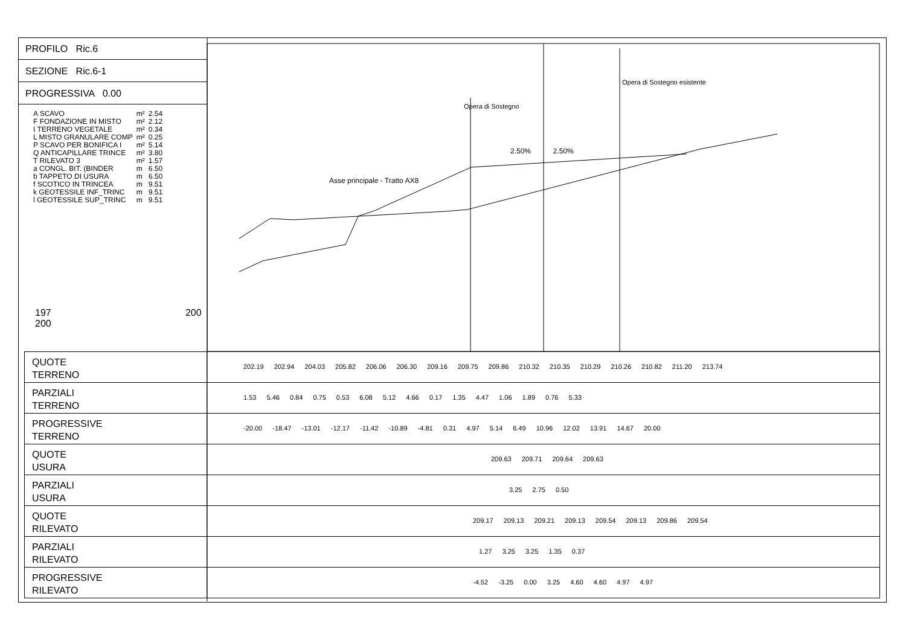PROFILO Ric.6
SEZIONE Ric.6-1
PROGRESSIVA 0.00
| A SCAVO | m² | 2.54 |
| F FONDAZIONE IN MISTO | m² | 2.12 |
| I TERRENO VEGETALE | m² | 0.34 |
| L MISTO GRANULARE COMP | m² | 0.25 |
| P SCAVO PER BONIFICA I | m² | 5.14 |
| Q ANTICAPILLARE TRINCE | m² | 3.80 |
| T RILEVATO 3 | m² | 1.57 |
| a CONGL. BIT. (BINDER | m | 6.50 |
| b TAPPETO DI USURA | m | 6.50 |
| f SCOTICO IN TRINCEA | m | 9.51 |
| k GEOTESSILE INF_TRINC | m | 9.51 |
| l GEOTESSILE SUP_TRINC | m | 9.51 |
197 200 200
Asse principale - Tratto AX8
Opera di Sostegno
2.50% 2.50%
Opera di Sostegno esistente
QUOTE
TERRENO
202.19 202.94 204.03 205.82 206.06 206.30 209.16 209.75 209.86 210.32 210.35 210.29 210.26 210.82 211.20 213.74
PARZIALI
TERRENO
1.53 5.46 0.84 0.75 0.53 6.08 5.12 4.66 0.17 1.35 4.47 1.06 1.89 0.76 5.33
PROGRESSIVE
TERRENO
-20.00 -18.47 -13.01 -12.17 -11.42 -10.89 -4.81 0.31 4.97 5.14 6.49 10.96 12.02 13.91 14.67 20.00
QUOTE
USURA
209.63 209.71 209.64 209.63
PARZIALI
USURA
3.25 2.75 0.50
QUOTE
RILEVATO
209.17 209.13 209.21 209.13 209.54 209.13 209.86 209.54
PARZIALI
RILEVATO
1.27 3.25 3.25 1.35 0.37
PROGRESSIVE
RILEVATO
-4.52 -3.25 0.00 3.25 4.60 4.60 4.97 4.97